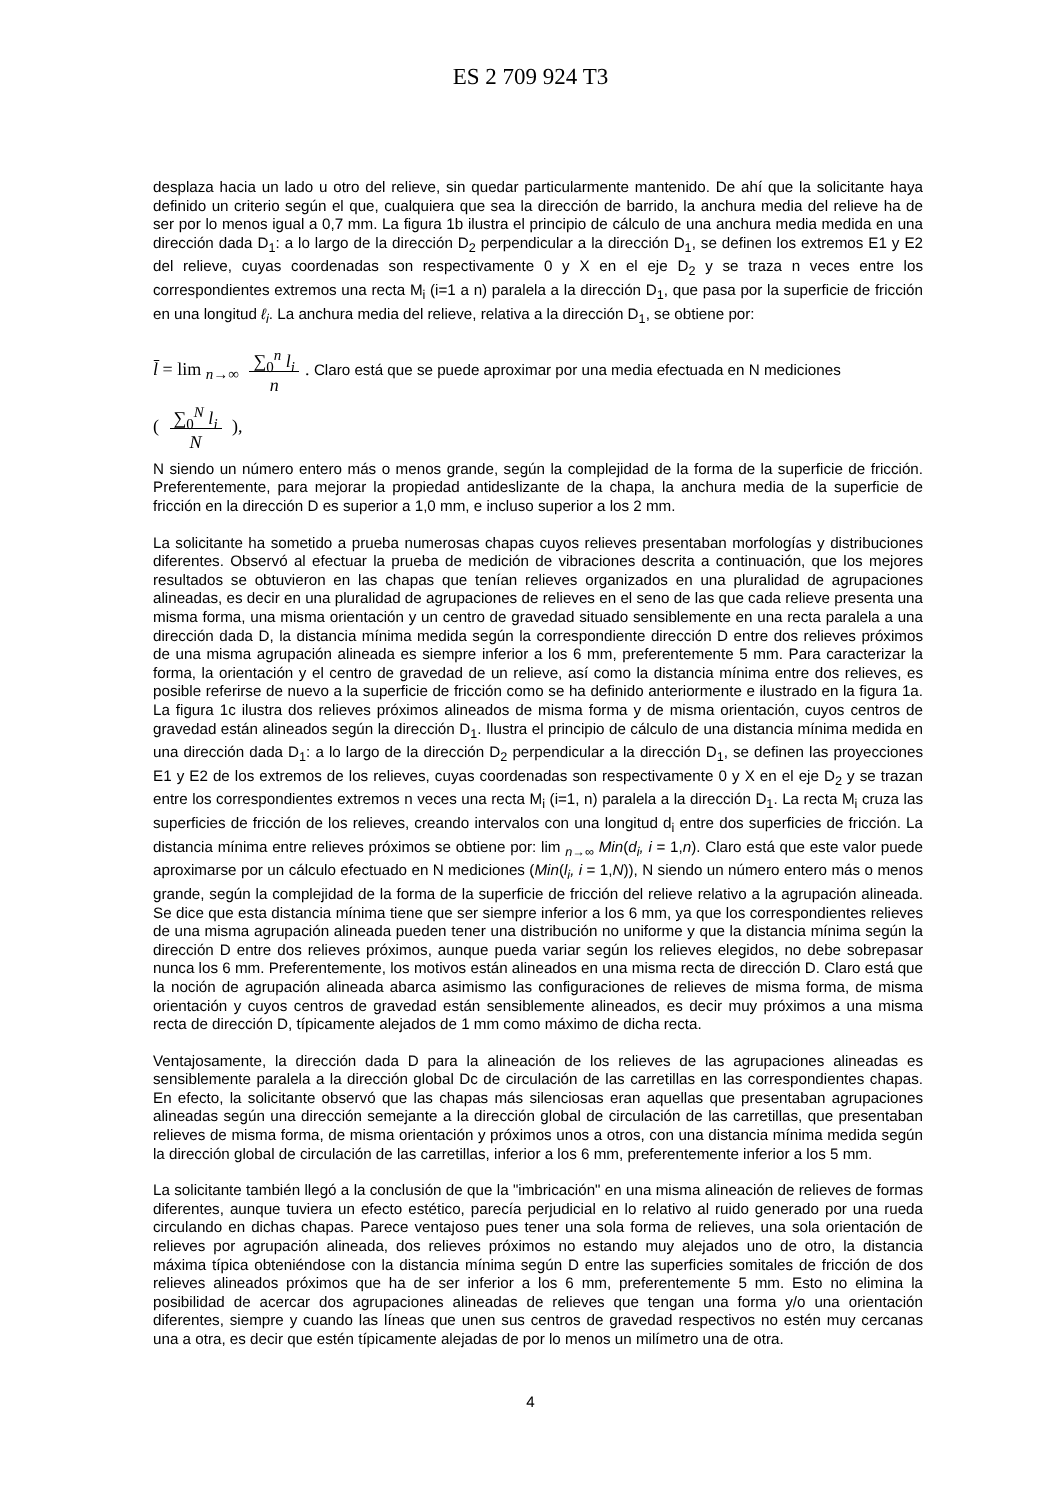ES 2 709 924 T3
desplaza hacia un lado u otro del relieve, sin quedar particularmente mantenido. De ahí que la solicitante haya definido un criterio según el que, cualquiera que sea la dirección de barrido, la anchura media del relieve ha de ser por lo menos igual a 0,7 mm. La figura 1b ilustra el principio de cálculo de una anchura media medida en una dirección dada D<sub>1</sub>: a lo largo de la dirección D<sub>2</sub> perpendicular a la dirección D<sub>1</sub>, se definen los extremos E1 y E2 del relieve, cuyas coordenadas son respectivamente 0 y X en el eje D<sub>2</sub> y se traza n veces entre los correspondientes extremos una recta M<sub>i</sub> (i=1 a n) paralela a la dirección D<sub>1</sub>, que pasa por la superficie de fricción en una longitud ℓ<sub>i</sub>. La anchura media del relieve, relativa a la dirección D<sub>1</sub>, se obtiene por:
l̄ = lim <sub>n→∞</sub> ∑<sub>0</sub><sup>n</sup> l<sub>i</sub>
n. Claro está que se puede aproximar por una media efectuada en N mediciones
( ∑<sub>0</sub><sup>N</sup> l<sub>i</sub>
N ),
N siendo un número entero más o menos grande, según la complejidad de la forma de la superficie de fricción. Preferentemente, para mejorar la propiedad antideslizante de la chapa, la anchura media de la superficie de fricción en la dirección D es superior a 1,0 mm, e incluso superior a los 2 mm.
La solicitante ha sometido a prueba numerosas chapas cuyos relieves presentaban morfologías y distribuciones diferentes. Observó al efectuar la prueba de medición de vibraciones descrita a continuación, que los mejores resultados se obtuvieron en las chapas que tenían relieves organizados en una pluralidad de agrupaciones alineadas, es decir en una pluralidad de agrupaciones de relieves en el seno de las que cada relieve presenta una misma forma, una misma orientación y un centro de gravedad situado sensiblemente en una recta paralela a una dirección dada D, la distancia mínima medida según la correspondiente dirección D entre dos relieves próximos de una misma agrupación alineada es siempre inferior a los 6 mm, preferentemente 5 mm. Para caracterizar la forma, la orientación y el centro de gravedad de un relieve, así como la distancia mínima entre dos relieves, es posible referirse de nuevo a la superficie de fricción como se ha definido anteriormente e ilustrado en la figura 1a. La figura 1c ilustra dos relieves próximos alineados de misma forma y de misma orientación, cuyos centros de gravedad están alineados según la dirección D<sub>1</sub>. Ilustra el principio de cálculo de una distancia mínima medida en una dirección dada D<sub>1</sub>: a lo largo de la dirección D<sub>2</sub> perpendicular a la dirección D<sub>1</sub>, se definen las proyecciones E1 y E2 de los extremos de los relieves, cuyas coordenadas son respectivamente 0 y X en el eje D<sub>2</sub> y se trazan entre los correspondientes extremos n veces una recta M<sub>i</sub> (i=1, n) paralela a la dirección D<sub>1</sub>. La recta M<sub>i</sub> cruza las superficies de fricción de los relieves, creando intervalos con una longitud d<sub>i</sub> entre dos superficies de fricción. La distancia mínima entre relieves próximos se obtiene por: lim <sub>n→∞</sub> Min(d<sub>i</sub>, i = 1,n). Claro está que este valor puede aproximarse por un cálculo efectuado en N mediciones (Min(l<sub>i</sub>, i = 1,N)), N siendo un número entero más o menos grande, según la complejidad de la forma de la superficie de fricción del relieve relativo a la agrupación alineada. Se dice que esta distancia mínima tiene que ser siempre inferior a los 6 mm, ya que los correspondientes relieves de una misma agrupación alineada pueden tener una distribución no uniforme y que la distancia mínima según la dirección D entre dos relieves próximos, aunque pueda variar según los relieves elegidos, no debe sobrepasar nunca los 6 mm. Preferentemente, los motivos están alineados en una misma recta de dirección D. Claro está que la noción de agrupación alineada abarca asimismo las configuraciones de relieves de misma forma, de misma orientación y cuyos centros de gravedad están sensiblemente alineados, es decir muy próximos a una misma recta de dirección D, típicamente alejados de 1 mm como máximo de dicha recta.
Ventajosamente, la dirección dada D para la alineación de los relieves de las agrupaciones alineadas es sensiblemente paralela a la dirección global Dc de circulación de las carretillas en las correspondientes chapas. En efecto, la solicitante observó que las chapas más silenciosas eran aquellas que presentaban agrupaciones alineadas según una dirección semejante a la dirección global de circulación de las carretillas, que presentaban relieves de misma forma, de misma orientación y próximos unos a otros, con una distancia mínima medida según la dirección global de circulación de las carretillas, inferior a los 6 mm, preferentemente inferior a los 5 mm.
La solicitante también llegó a la conclusión de que la "imbricación" en una misma alineación de relieves de formas diferentes, aunque tuviera un efecto estético, parecía perjudicial en lo relativo al ruido generado por una rueda circulando en dichas chapas. Parece ventajoso pues tener una sola forma de relieves, una sola orientación de relieves por agrupación alineada, dos relieves próximos no estando muy alejados uno de otro, la distancia máxima típica obteniéndose con la distancia mínima según D entre las superficies somitales de fricción de dos relieves alineados próximos que ha de ser inferior a los 6 mm, preferentemente 5 mm. Esto no elimina la posibilidad de acercar dos agrupaciones alineadas de relieves que tengan una forma y/o una orientación diferentes, siempre y cuando las líneas que unen sus centros de gravedad respectivos no estén muy cercanas una a otra, es decir que estén típicamente alejadas de por lo menos un milímetro una de otra.
5 10 15 20 25 30 35 40 45 50 55
4